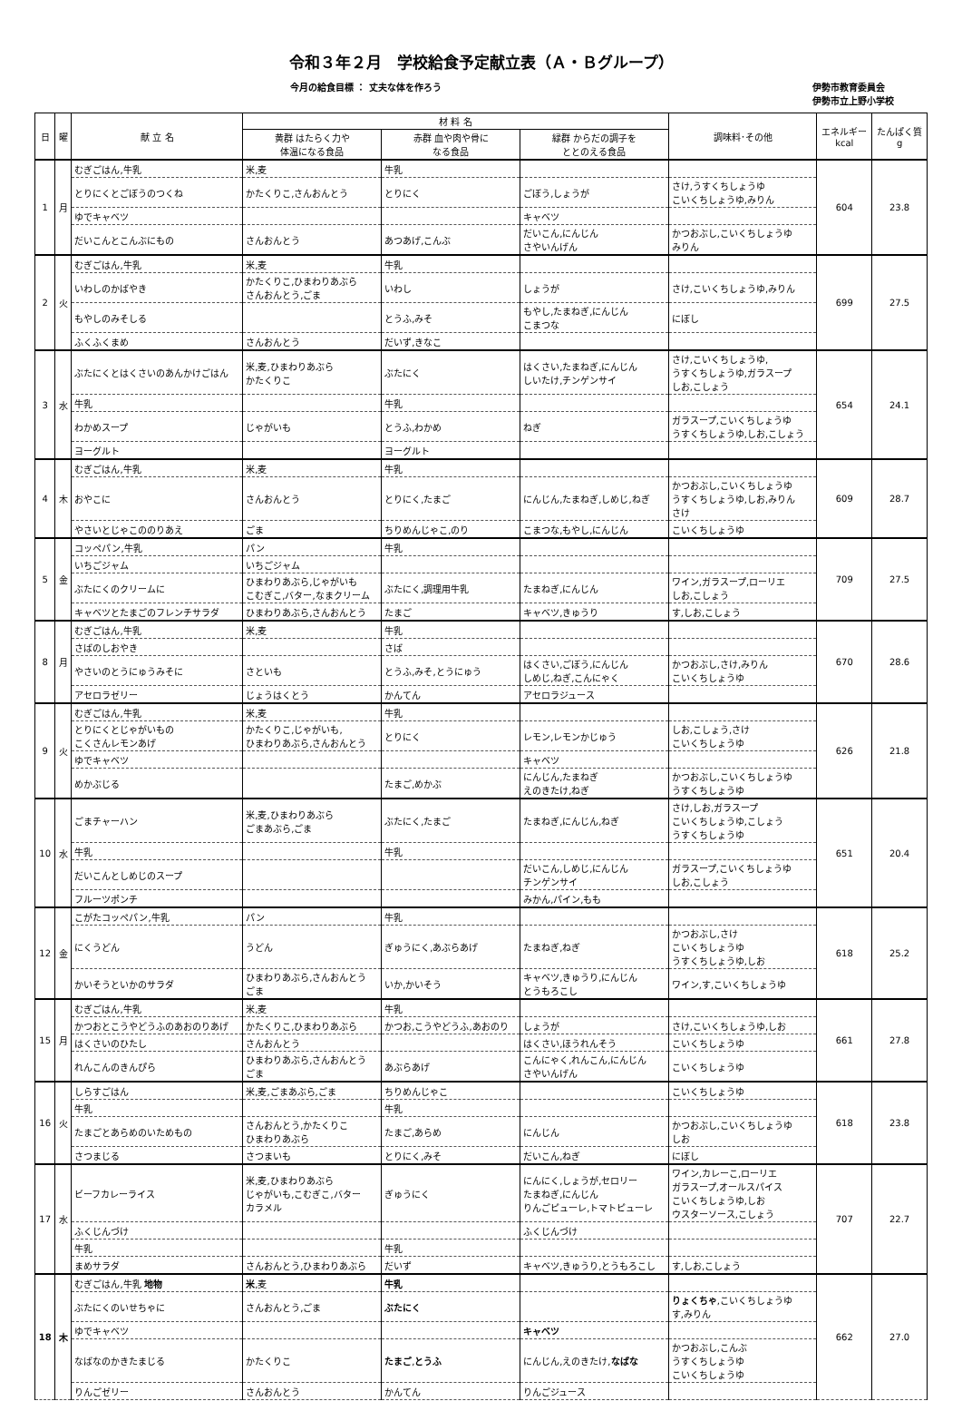令和３年２月　学校給食予定献立表（Ａ・Ｂグループ）
今月の給食目標 ： 丈夫な体を作ろう 伊勢市教育委員会
伊勢市立上野小学校
| 日 | 曜 | 献 立 名 | 材 料 名 | | | 調味料･その他 | エネルギー kcal | たんぱく質 g |
| --- | --- | --- | --- | --- | --- | --- | --- | --- |
| | | | 黄群 はたらく力や 体温になる食品 | 赤群 血や肉や骨に なる食品 | 緑群 からだの調子を ととのえる食品 | | | |
| 1 | 月 | むぎごはん,牛乳 | 米,麦 | 牛乳 | | | 604 | 23.8 |
| | | とりにくとごぼうのつくね | かたくりこ,さんおんとう | とりにく | ごぼう,しょうが | さけ,うすくちしょうゆ こいくちしょうゆ,みりん | | |
| | | ゆでキャベツ | | | キャベツ | | | |
| | | だいこんとこんぶにもの | さんおんとう | あつあげ,こんぶ | だいこん,にんじん さやいんげん | かつおぶし,こいくちしょうゆ みりん | | |
| 2 | 火 | むぎごはん,牛乳 | 米,麦 | 牛乳 | | | 699 | 27.5 |
| | | いわしのかばやき | かたくりこ,ひまわりあぶら さんおんとう,ごま | いわし | しょうが | さけ,こいくちしょうゆ,みりん | | |
| | | もやしのみそしる | | とうふ,みそ | もやし,たまねぎ,にんじん こまつな | にぼし | | |
| | | ふくふくまめ | さんおんとう | だいず,きなこ | | | | |
| 3 | 水 | ぶたにくとはくさいのあんかけごはん | 米,麦,ひまわりあぶら かたくりこ | ぶたにく | はくさい,たまねぎ,にんじん しいたけ,チンゲンサイ | さけ,こいくちしょうゆ, うすくちしょうゆ,ガラスープ しお,こしょう | 654 | 24.1 |
| | | 牛乳 | | 牛乳 | | | | |
| | | わかめスープ | じゃがいも | とうふ,わかめ | ねぎ | ガラスープ,こいくちしょうゆ うすくちしょうゆ,しお,こしょう | | |
| | | ヨーグルト | | ヨーグルト | | | | |
| 4 | 木 | むぎごはん,牛乳 | 米,麦 | 牛乳 | | | 609 | 28.7 |
| | | おやこに | さんおんとう | とりにく,たまご | にんじん,たまねぎ,しめじ,ねぎ | かつおぶし,こいくちしょうゆ うすくちしょうゆ,しお,みりん さけ | | |
| | | やさいとじゃこののりあえ | ごま | ちりめんじゃこ,のり | こまつな,もやし,にんじん | こいくちしょうゆ | | |
| 5 | 金 | コッペパン,牛乳 | パン | 牛乳 | | | 709 | 27.5 |
| | | いちごジャム | いちごジャム | | | | | |
| | | ぶたにくのクリームに | ひまわりあぶら,じゃがいも こむぎこ,バター,なまクリーム | ぶたにく,調理用牛乳 | たまねぎ,にんじん | ワイン,ガラスープ,ローリエ しお,こしょう | | |
| | | キャベツとたまごのフレンチサラダ | ひまわりあぶら,さんおんとう | たまご | キャベツ,きゅうり | す,しお,こしょう | | |
| 8 | 月 | むぎごはん,牛乳 | 米,麦 | 牛乳 | | | 670 | 28.6 |
| | | さばのしおやき | | さば | | | | |
| | | やさいのとうにゅうみそに | さといも | とうふ,みそ,とうにゅう | はくさい,ごぼう,にんじん しめじ,ねぎ,こんにゃく | かつおぶし,さけ,みりん こいくちしょうゆ | | |
| | | アセロラゼリー | じょうはくとう | かんてん | アセロラジュース | | | |
| 9 | 火 | むぎごはん,牛乳 | 米,麦 | 牛乳 | | | 626 | 21.8 |
| | | とりにくとじゃがいもの こくさんレモンあげ | かたくりこ,じゃがいも, ひまわりあぶら,さんおんとう | とりにく | レモン,レモンかじゅう | しお,こしょう,さけ こいくちしょうゆ | | |
| | | ゆでキャベツ | | | キャベツ | | | |
| | | めかぶじる | | たまご,めかぶ | にんじん,たまねぎ えのきたけ,ねぎ | かつおぶし,こいくちしょうゆ うすくちしょうゆ | | |
| 10 | 水 | ごまチャーハン | 米,麦,ひまわりあぶら ごまあぶら,ごま | ぶたにく,たまご | たまねぎ,にんじん,ねぎ | さけ,しお,ガラスープ こいくちしょうゆ,こしょう うすくちしょうゆ | 651 | 20.4 |
| | | 牛乳 | | 牛乳 | | | | |
| | | だいこんとしめじのスープ | | | だいこん,しめじ,にんじん チンゲンサイ | ガラスープ,こいくちしょうゆ しお,こしょう | | |
| | | フルーツポンチ | | | みかん,パイン,もも | | | |
| 12 | 金 | こがたコッペパン,牛乳 | パン | 牛乳 | | | 618 | 25.2 |
| | | にくうどん | うどん | ぎゅうにく,あぶらあげ | たまねぎ,ねぎ | かつおぶし,さけ こいくちしょうゆ うすくちしょうゆ,しお | | |
| | | かいそうといかのサラダ | ひまわりあぶら,さんおんとう ごま | いか,かいそう | キャベツ,きゅうり,にんじん とうもろこし | ワイン,す,こいくちしょうゆ | | |
| 15 | 月 | むぎごはん,牛乳 | 米,麦 | 牛乳 | | | 661 | 27.8 |
| | | かつおとこうやどうふのあおのりあげ | かたくりこ,ひまわりあぶら | かつお,こうやどうふ,あおのり | しょうが | さけ,こいくちしょうゆ,しお | | |
| | | はくさいのひたし | さんおんとう | | はくさい,ほうれんそう | こいくちしょうゆ | | |
| | | れんこんのきんぴら | ひまわりあぶら,さんおんとう ごま | あぶらあげ | こんにゃく,れんこん,にんじん さやいんげん | こいくちしょうゆ | | |
| 16 | 火 | しらすごはん | 米,麦,ごまあぶら,ごま | ちりめんじゃこ | | こいくちしょうゆ | 618 | 23.8 |
| | | 牛乳 | | 牛乳 | | | | |
| | | たまごとあらめのいためもの | さんおんとう,かたくりこ ひまわりあぶら | たまご,あらめ | にんじん | かつおぶし,こいくちしょうゆ しお | | |
| | | さつまじる | さつまいも | とりにく,みそ | だいこん,ねぎ | にぼし | | |
| 17 | 水 | ビーフカレーライス | 米,麦,ひまわりあぶら じゃがいも,こむぎこ,バター カラメル | ぎゅうにく | にんにく,しょうが,セロリー たまねぎ,にんじん りんごピューレ,トマトピューレ | ワイン,カレーこ,ローリエ ガラスープ,オールスパイス こいくちしょうゆ,しお ウスターソース,こしょう | 707 | 22.7 |
| | | ふくじんづけ | | | ふくじんづけ | | | |
| | | 牛乳 | | 牛乳 | | | | |
| | | まめサラダ | さんおんとう,ひまわりあぶら | だいず | キャベツ,きゅうり,とうもろこし | す,しお,こしょう | | |
| 18 | 木 | むぎごはん,牛乳 地物 | 米 ,麦 | 牛乳 | | | 662 | 27.0 |
| | | ぶたにくのいせちゃに | さんおんとう,ごま | ぶたにく | | りょくちゃ ,こいくちしょうゆ す,みりん | | |
| | | ゆでキャベツ | | | キャベツ | | | |
| | | なばなのかきたまじる | かたくりこ | たまご , とうふ | にんじん,えのきたけ, なばな | かつおぶし,こんぶ うすくちしょうゆ こいくちしょうゆ | | |
| | | りんごゼリー | さんおんとう | かんてん | りんごジュース | | | |